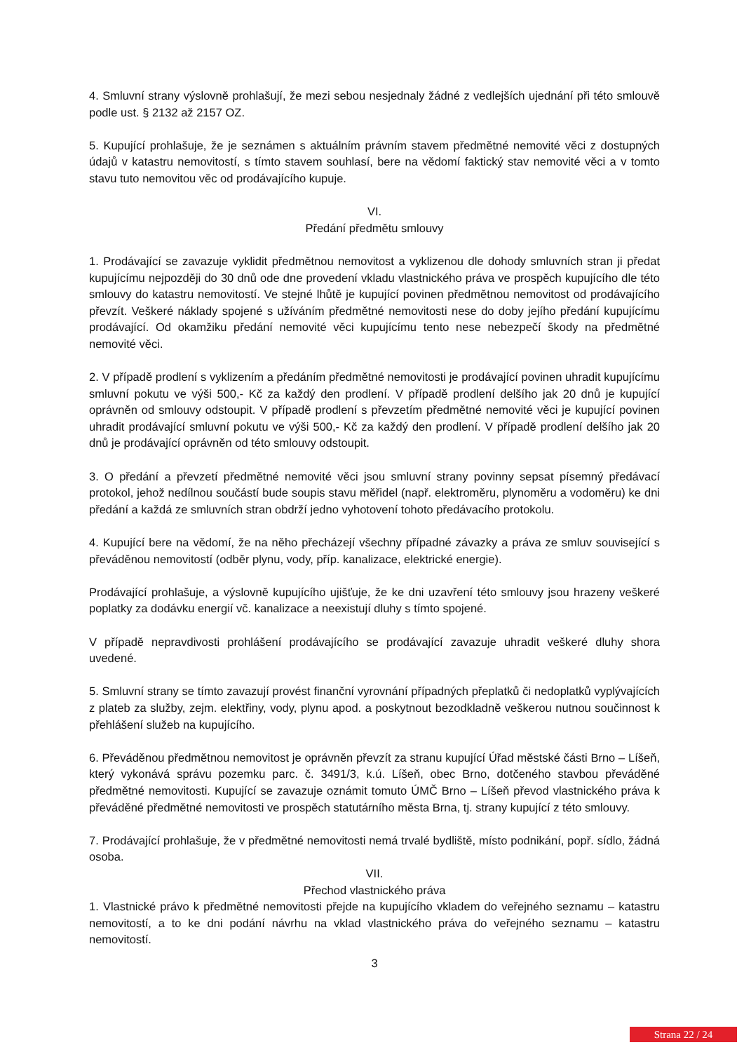4. Smluvní strany výslovně prohlašují, že mezi sebou nesjednaly žádné z vedlejších ujednání při této smlouvě podle ust. § 2132 až 2157 OZ.
5. Kupující prohlašuje, že je seznámen s aktuálním právním stavem předmětné nemovité věci z dostupných údajů v katastru nemovitostí, s tímto stavem souhlasí, bere na vědomí faktický stav nemovité věci a v tomto stavu tuto nemovitou věc od prodávajícího kupuje.
VI.
Předání předmětu smlouvy
1. Prodávající se zavazuje vyklidit předmětnou nemovitost a vyklizenou dle dohody smluvních stran ji předat kupujícímu nejpozději do 30 dnů ode dne provedení vkladu vlastnického práva ve prospěch kupujícího dle této smlouvy do katastru nemovitostí. Ve stejné lhůtě je kupující povinen předmětnou nemovitost od prodávajícího převzít. Veškeré náklady spojené s užíváním předmětné nemovitosti nese do doby jejího předání kupujícímu prodávající. Od okamžiku předání nemovité věci kupujícímu tento nese nebezpečí škody na předmětné nemovité věci.
2. V případě prodlení s vyklizením a předáním předmětné nemovitosti je prodávající povinen uhradit kupujícímu smluvní pokutu ve výši 500,- Kč za každý den prodlení. V případě prodlení delšího jak 20 dnů je kupující oprávněn od smlouvy odstoupit. V případě prodlení s převzetím předmětné nemovité věci je kupující povinen uhradit prodávající smluvní pokutu ve výši 500,- Kč za každý den prodlení. V případě prodlení delšího jak 20 dnů je prodávající oprávněn od této smlouvy odstoupit.
3. O předání a převzetí předmětné nemovité věci jsou smluvní strany povinny sepsat písemný předávací protokol, jehož nedílnou součástí bude soupis stavu měřidel (např. elektroměru, plynoměru a vodoměru) ke dni předání a každá ze smluvních stran obdrží jedno vyhotovení tohoto předávacího protokolu.
4. Kupující bere na vědomí, že na něho přecházejí všechny případné závazky a práva ze smluv související s převáděnou nemovitostí (odběr plynu, vody, příp. kanalizace, elektrické energie).
Prodávající prohlašuje, a výslovně kupujícího ujišťuje, že ke dni uzavření této smlouvy jsou hrazeny veškeré poplatky za dodávku energií vč. kanalizace a neexistují dluhy s tímto spojené.
V případě nepravdivosti prohlášení prodávajícího se prodávající zavazuje uhradit veškeré dluhy shora uvedené.
5. Smluvní strany se tímto zavazují provést finanční vyrovnání případných přeplatků či nedoplatků vyplývajících z plateb za služby, zejm. elektřiny, vody, plynu apod. a poskytnout bezodkladně veškerou nutnou součinnost k přehlášení služeb na kupujícího.
6. Převáděnou předmětnou nemovitost je oprávněn převzít za stranu kupující Úřad městské části Brno – Líšeň, který vykonává správu pozemku parc. č. 3491/3, k.ú. Líšeň, obec Brno, dotčeného stavbou převáděné předmětné nemovitosti. Kupující se zavazuje oznámit tomuto ÚMČ Brno – Líšeň převod vlastnického práva k převáděné předmětné nemovitosti ve prospěch statutárního města Brna, tj. strany kupující z této smlouvy.
7. Prodávající prohlašuje, že v předmětné nemovitosti nemá trvalé bydliště, místo podnikání, popř. sídlo, žádná osoba.
VII.
Přechod vlastnického práva
1. Vlastnické právo k předmětné nemovitosti přejde na kupujícího vkladem do veřejného seznamu – katastru nemovitostí, a to ke dni podání návrhu na vklad vlastnického práva do veřejného seznamu – katastru nemovitostí.
3
Strana 22 / 24